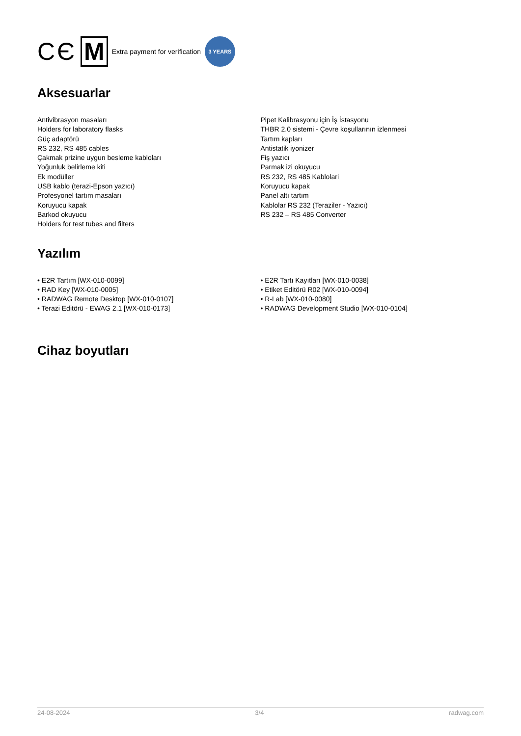CЄ M Extra payment for verification 3 YEARS
Aksesuarlar
Antivibrasyon masaları
Holders for laboratory flasks
Güç adaptörü
RS 232, RS 485 cables
Çakmak prizine uygun besleme kabloları
Yoğunluk belirleme kiti
Ek modüller
USB kablo (terazi-Epson yazıcı)
Profesyonel tartım masaları
Koruyucu kapak
Barkod okuyucu
Holders for test tubes and filters
Pipet Kalibrasyonu için İş İstasyonu
THBR 2.0 sistemi - Çevre koşullarının izlenmesi
Tartım kapları
Antistatik iyonizer
Fiş yazıcı
Parmak izi okuyucu
RS 232, RS 485 Kablolari
Koruyucu kapak
Panel altı tartım
Kablolar RS 232 (Teraziler - Yazıcı)
RS 232 – RS 485 Converter
Yazılım
• E2R Tartım [WX-010-0099]
• RAD Key [WX-010-0005]
• RADWAG Remote Desktop [WX-010-0107]
• Terazi Editörü - EWAG 2.1 [WX-010-0173]
• E2R Tartı Kayıtları [WX-010-0038]
• Etiket Editörü R02 [WX-010-0094]
• R-Lab [WX-010-0080]
• RADWAG Development Studio [WX-010-0104]
Cihaz boyutları
24-08-2024 3/4 radwag.com